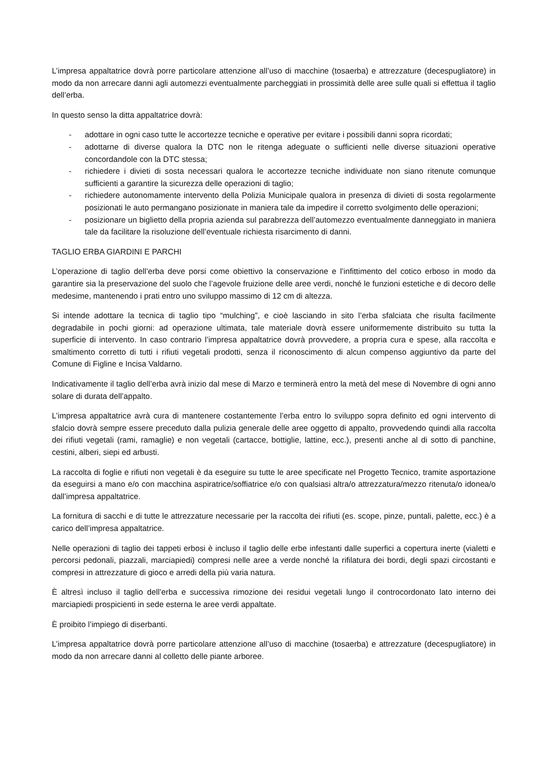L’impresa appaltatrice dovrà porre particolare attenzione all’uso di macchine (tosaerba) e attrezzature (decespugliatore) in modo da non arrecare danni agli automezzi eventualmente parcheggiati in prossimità delle aree sulle quali si effettua il taglio dell’erba.
In questo senso la ditta appaltatrice dovrà:
- adottare in ogni caso tutte le accortezze tecniche e operative per evitare i possibili danni sopra ricordati;
- adottarne di diverse qualora la DTC non le ritenga adeguate o sufficienti nelle diverse situazioni operative concordandole con la DTC stessa;
- richiedere i divieti di sosta necessari qualora le accortezze tecniche individuate non siano ritenute comunque sufficienti a garantire la sicurezza delle operazioni di taglio;
- richiedere autonomamente intervento della Polizia Municipale qualora in presenza di divieti di sosta regolarmente posizionati le auto permangano posizionate in maniera tale da impedire il corretto svolgimento delle operazioni;
- posizionare un biglietto della propria azienda sul parabrezza dell’automezzo eventualmente danneggiato in maniera tale da facilitare la risoluzione dell’eventuale richiesta risarcimento di danni.
TAGLIO ERBA GIARDINI E PARCHI
L’operazione di taglio dell’erba deve porsi come obiettivo la conservazione e l’infittimento del cotico erboso in modo da garantire sia la preservazione del suolo che l’agevole fruizione delle aree verdi, nonché le funzioni estetiche e di decoro delle medesime, mantenendo i prati entro uno sviluppo massimo di 12 cm di altezza.
Si intende adottare la tecnica di taglio tipo “mulching”, e cioè lasciando in sito l’erba sfalciata che risulta facilmente degradabile in pochi giorni: ad operazione ultimata, tale materiale dovrà essere uniformemente distribuito su tutta la superficie di intervento. In caso contrario l’impresa appaltatrice dovrà provvedere, a propria cura e spese, alla raccolta e smaltimento corretto di tutti i rifiuti vegetali prodotti, senza il riconoscimento di alcun compenso aggiuntivo da parte del Comune di Figline e Incisa Valdarno.
Indicativamente il taglio dell’erba avrà inizio dal mese di Marzo e terminerà entro la metà del mese di Novembre di ogni anno solare di durata dell’appalto.
L’impresa appaltatrice avrà cura di mantenere costantemente l’erba entro lo sviluppo sopra definito ed ogni intervento di sfalcio dovrà sempre essere preceduto dalla pulizia generale delle aree oggetto di appalto, provvedendo quindi alla raccolta dei rifiuti vegetali (rami, ramaglie) e non vegetali (cartacce, bottiglie, lattine, ecc.), presenti anche al di sotto di panchine, cestini, alberi, siepi ed arbusti.
La raccolta di foglie e rifiuti non vegetali è da eseguire su tutte le aree specificate nel Progetto Tecnico, tramite asportazione da eseguirsi a mano e/o con macchina aspiratrice/soffiatrice e/o con qualsiasi altra/o attrezzatura/mezzo ritenuta/o idonea/o dall’impresa appaltatrice.
La fornitura di sacchi e di tutte le attrezzature necessarie per la raccolta dei rifiuti (es. scope, pinze, puntali, palette, ecc.) è a carico dell’impresa appaltatrice.
Nelle operazioni di taglio dei tappeti erbosi è incluso il taglio delle erbe infestanti dalle superfici a copertura inerte (vialetti e percorsi pedonali, piazzali, marciapiedi) compresi nelle aree a verde nonché la rifilatura dei bordi, degli spazi circostanti e compresi in attrezzature di gioco e arredi della più varia natura.
È altresì incluso il taglio dell’erba e successiva rimozione dei residui vegetali lungo il controcordonato lato interno dei marciapiedi prospicienti in sede esterna le aree verdi appaltate.
È proibito l’impiego di diserbanti.
L’impresa appaltatrice dovrà porre particolare attenzione all’uso di macchine (tosaerba) e attrezzature (decespugliatore) in modo da non arrecare danni al colletto delle piante arboree.